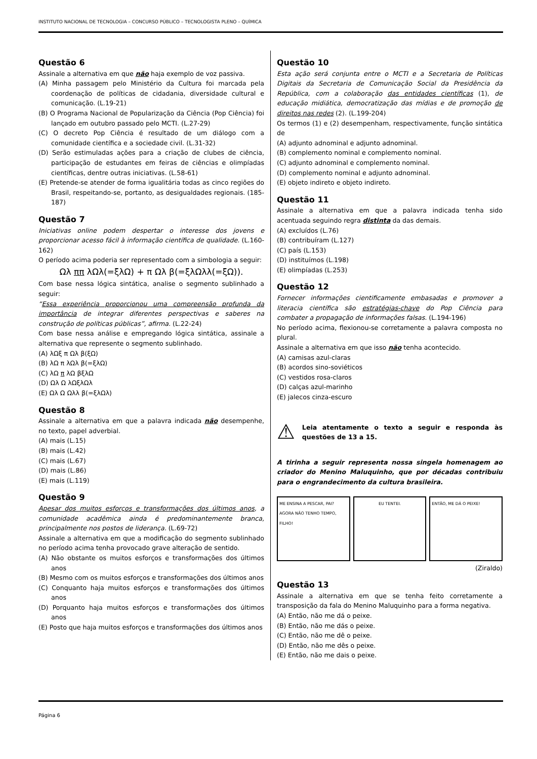INSTITUTO NACIONAL DE TECNOLOGIA – CONCURSO PÚBLICO – TECNOLOGISTA PLENO – QUÍMICA
Questão 6
Assinale a alternativa em que não haja exemplo de voz passiva.
(A) Minha passagem pelo Ministério da Cultura foi marcada pela coordenação de políticas de cidadania, diversidade cultural e comunicação. (L.19-21)
(B) O Programa Nacional de Popularização da Ciência (Pop Ciência) foi lançado em outubro passado pelo MCTI. (L.27-29)
(C) O decreto Pop Ciência é resultado de um diálogo com a comunidade científica e a sociedade civil. (L.31-32)
(D) Serão estimuladas ações para a criação de clubes de ciência, participação de estudantes em feiras de ciências e olimpíadas científicas, dentre outras iniciativas. (L.58-61)
(E) Pretende-se atender de forma igualitária todas as cinco regiões do Brasil, respeitando-se, portanto, as desigualdades regionais. (185-187)
Questão 7
Iniciativas online podem despertar o interesse dos jovens e proporcionar acesso fácil à informação científica de qualidade. (L.160-162)
O período acima poderia ser representado com a simbologia a seguir:
Ωλ ππ λΩλ(=ξλΩ) + π Ωλ β(=ξλΩλλ(=ξΩ)).
Com base nessa lógica sintática, analise o segmento sublinhado a seguir:
“Essa experiência proporcionou uma compreensão profunda da importância de integrar diferentes perspectivas e saberes na construção de políticas públicas”, afirma. (L.22-24)
Com base nessa análise e empregando lógica sintática, assinale a alternativa que represente o segmento sublinhado.
(A) λΩξ π Ωλ β(ξΩ)
(B) λΩ π λΩλ β(=ξλΩ)
(C) λΩ π λΩ βξλΩ
(D) Ωλ Ω λΩξλΩλ
(E) Ωλ Ω Ωλλ β(=ξλΩλ)
Questão 8
Assinale a alternativa em que a palavra indicada não desempenhe, no texto, papel adverbial.
(A) mais (L.15)
(B) mais (L.42)
(C) mais (L.67)
(D) mais (L.86)
(E) mais (L.119)
Questão 9
Apesar dos muitos esforços e transformações dos últimos anos, a comunidade acadêmica ainda é predominantemente branca, principalmente nos postos de liderança. (L.69-72)
Assinale a alternativa em que a modificação do segmento sublinhado no período acima tenha provocado grave alteração de sentido.
(A) Não obstante os muitos esforços e transformações dos últimos anos
(B) Mesmo com os muitos esforços e transformações dos últimos anos
(C) Conquanto haja muitos esforços e transformações dos últimos anos
(D) Porquanto haja muitos esforços e transformações dos últimos anos
(E) Posto que haja muitos esforços e transformações dos últimos anos
Questão 10
Esta ação será conjunta entre o MCTI e a Secretaria de Políticas Digitais da Secretaria de Comunicação Social da Presidência da República, com a colaboração das entidades científicas (1), de educação midiática, democratização das mídias e de promoção de direitos nas redes (2). (L.199-204)
Os termos (1) e (2) desempenham, respectivamente, função sintática de
(A) adjunto adnominal e adjunto adnominal.
(B) complemento nominal e complemento nominal.
(C) adjunto adnominal e complemento nominal.
(D) complemento nominal e adjunto adnominal.
(E) objeto indireto e objeto indireto.
Questão 11
Assinale a alternativa em que a palavra indicada tenha sido acentuada seguindo regra distinta da das demais.
(A) excluídos (L.76)
(B) contribuíram (L.127)
(C) país (L.153)
(D) instituímos (L.198)
(E) olimpíadas (L.253)
Questão 12
Fornecer informações cientificamente embasadas e promover a literacia científica são estratégias-chave do Pop Ciência para combater a propagação de informações falsas. (L.194-196)
No período acima, flexionou-se corretamente a palavra composta no plural.
Assinale a alternativa em que isso não tenha acontecido.
(A) camisas azul-claras
(B) acordos sino-soviéticos
(C) vestidos rosa-claros
(D) calças azul-marinho
(E) jalecos cinza-escuro
⚠
Leia atentamente o texto a seguir e responda às questões de 13 a 15.
A tirinha a seguir representa nossa singela homenagem ao criador do Menino Maluquinho, que por décadas contribuiu para o engrandecimento da cultura brasileira.
ME ENSINA A PESCAR, PAI? AGORA NÃO TENHO TEMPO, FILHO!
EU TENTEI. ENTÃO, ME DÁ O PEIXE!
(Ziraldo)
Questão 13
Assinale a alternativa em que se tenha feito corretamente a transposição da fala do Menino Maluquinho para a forma negativa.
(A) Então, não me dá o peixe.
(B) Então, não me dás o peixe.
(C) Então, não me dê o peixe.
(D) Então, não me dês o peixe.
(E) Então, não me dais o peixe.
Página 6